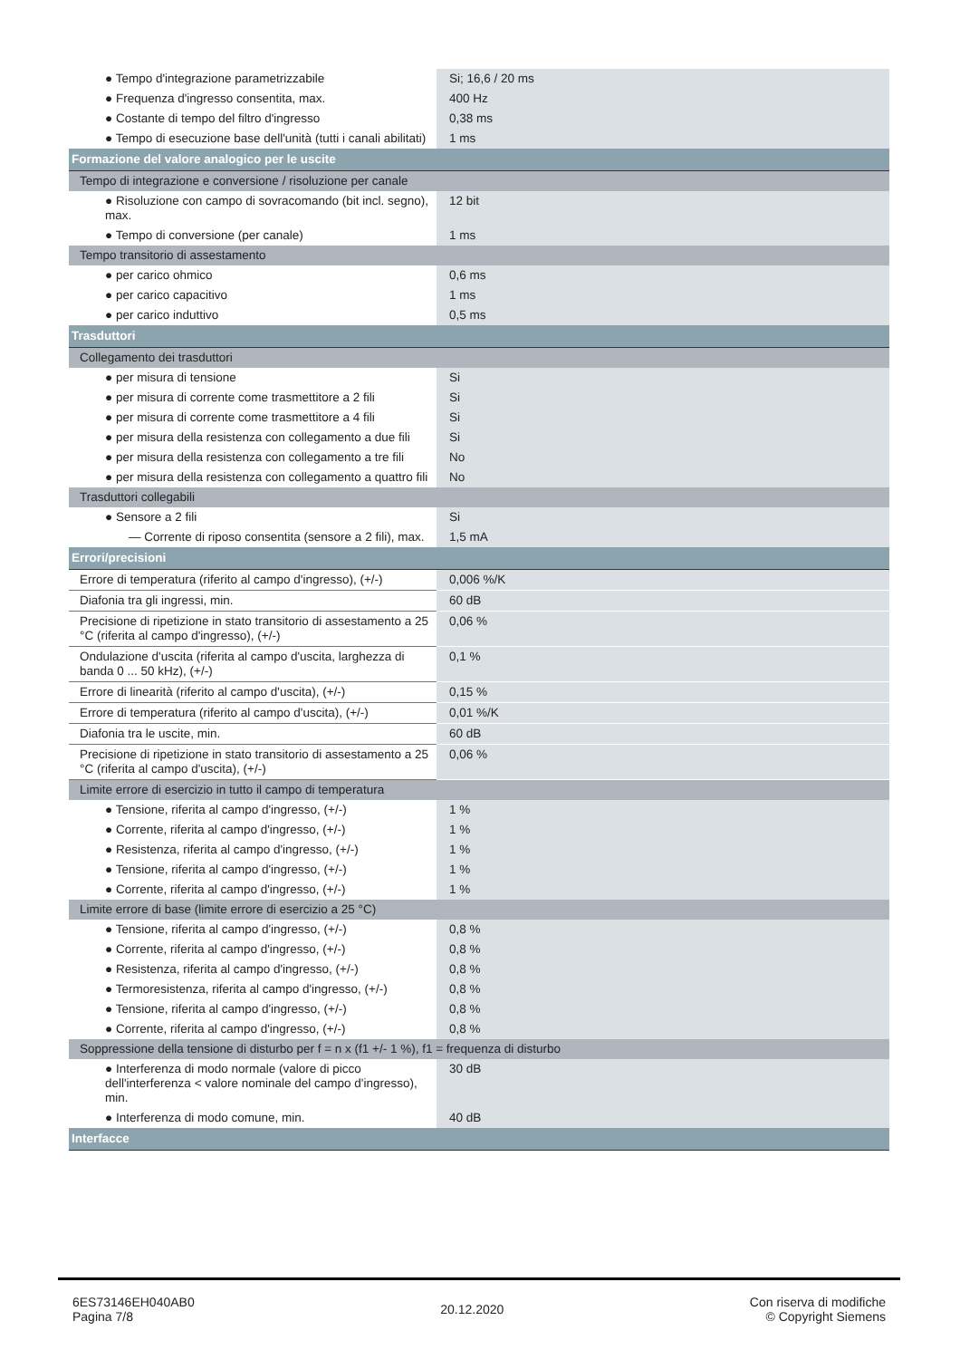| ● Tempo d'integrazione parametrizzabile | Si; 16,6 / 20 ms |
| ● Frequenza d'ingresso consentita, max. | 400 Hz |
| ● Costante di tempo del filtro d'ingresso | 0,38 ms |
| ● Tempo di esecuzione base dell'unità (tutti i canali abilitati) | 1 ms |
| Formazione del valore analogico per le uscite | |
| Tempo di integrazione e conversione / risoluzione per canale | |
| ● Risoluzione con campo di sovracomando (bit incl. segno), max. | 12 bit |
| ● Tempo di conversione (per canale) | 1 ms |
| Tempo transitorio di assestamento | |
| ● per carico ohmico | 0,6 ms |
| ● per carico capacitivo | 1 ms |
| ● per carico induttivo | 0,5 ms |
| Trasduttori | |
| Collegamento dei trasduttori | |
| ● per misura di tensione | Si |
| ● per misura di corrente come trasmettitore a 2 fili | Si |
| ● per misura di corrente come trasmettitore a 4 fili | Si |
| ● per misura della resistenza con collegamento a due fili | Si |
| ● per misura della resistenza con collegamento a tre fili | No |
| ● per misura della resistenza con collegamento a quattro fili | No |
| Trasduttori collegabili | |
| ● Sensore a 2 fili | Si |
| — Corrente di riposo consentita (sensore a 2 fili), max. | 1,5 mA |
| Errori/precisioni | |
| Errore di temperatura (riferito al campo d'ingresso), (+/-) | 0,006 %/K |
| Diafonia tra gli ingressi, min. | 60 dB |
| Precisione di ripetizione in stato transitorio di assestamento a 25 °C (riferita al campo d'ingresso), (+/-) | 0,06 % |
| Ondulazione d'uscita (riferita al campo d'uscita, larghezza di banda 0 ... 50 kHz), (+/-) | 0,1 % |
| Errore di linearità (riferito al campo d'uscita), (+/-) | 0,15 % |
| Errore di temperatura (riferito al campo d'uscita), (+/-) | 0,01 %/K |
| Diafonia tra le uscite, min. | 60 dB |
| Precisione di ripetizione in stato transitorio di assestamento a 25 °C (riferita al campo d'uscita), (+/-) | 0,06 % |
| Limite errore di esercizio in tutto il campo di temperatura | |
| ● Tensione, riferita al campo d'ingresso, (+/-) | 1 % |
| ● Corrente, riferita al campo d'ingresso, (+/-) | 1 % |
| ● Resistenza, riferita al campo d'ingresso, (+/-) | 1 % |
| ● Tensione, riferita al campo d'ingresso, (+/-) | 1 % |
| ● Corrente, riferita al campo d'ingresso, (+/-) | 1 % |
| Limite errore di base (limite errore di esercizio a 25 °C) | |
| ● Tensione, riferita al campo d'ingresso, (+/-) | 0,8 % |
| ● Corrente, riferita al campo d'ingresso, (+/-) | 0,8 % |
| ● Resistenza, riferita al campo d'ingresso, (+/-) | 0,8 % |
| ● Termoresistenza, riferita al campo d'ingresso, (+/-) | 0,8 % |
| ● Tensione, riferita al campo d'ingresso, (+/-) | 0,8 % |
| ● Corrente, riferita al campo d'ingresso, (+/-) | 0,8 % |
| Soppressione della tensione di disturbo per f = n x (f1 +/- 1 %), f1 = frequenza di disturbo | |
| ● Interferenza di modo normale (valore di picco dell'interferenza < valore nominale del campo d'ingresso), min. | 30 dB |
| ● Interferenza di modo comune, min. | 40 dB |
| Interfacce | |
6ES73146EH040AB0
Pagina 7/8
20.12.2020
Con riserva di modifiche
© Copyright Siemens